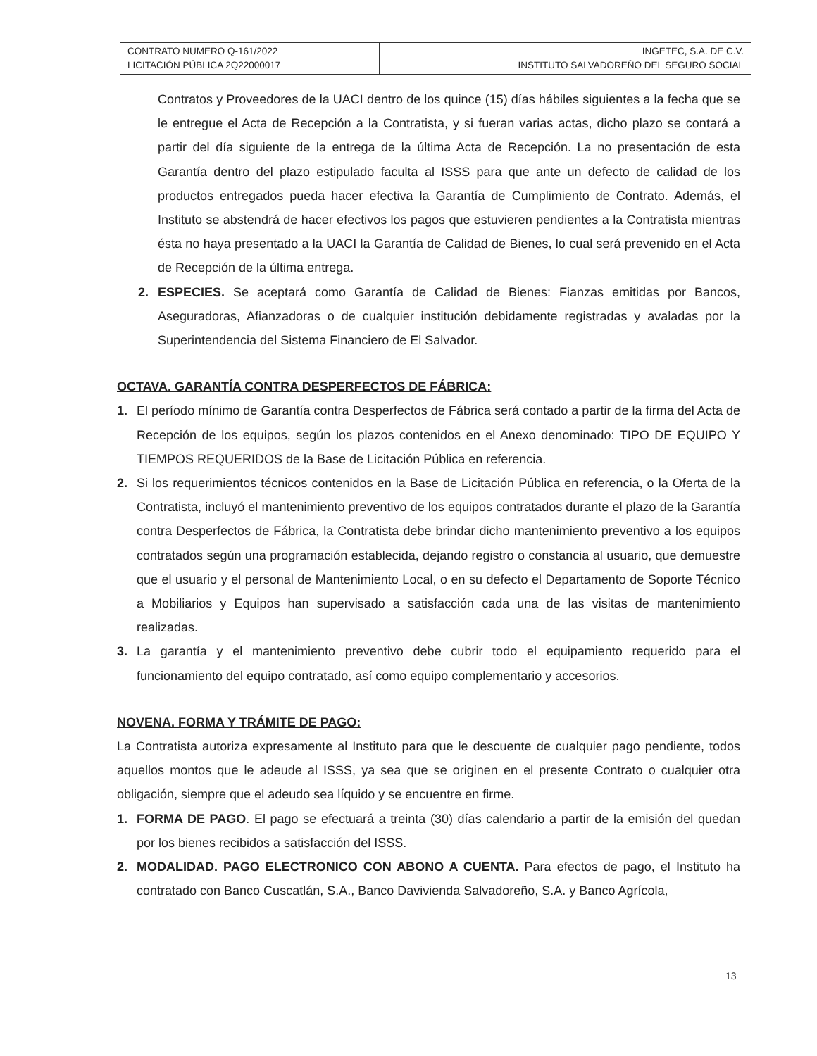| CONTRATO NUMERO Q-161/2022 LICITACIÓN PÚBLICA 2Q22000017 | INGETEC, S.A. DE C.V. INSTITUTO SALVADOREÑO DEL SEGURO SOCIAL |
Contratos y Proveedores de la UACI dentro de los quince (15) días hábiles siguientes a la fecha que se le entregue el Acta de Recepción a la Contratista, y si fueran varias actas, dicho plazo se contará a partir del día siguiente de la entrega de la última Acta de Recepción. La no presentación de esta Garantía dentro del plazo estipulado faculta al ISSS para que ante un defecto de calidad de los productos entregados pueda hacer efectiva la Garantía de Cumplimiento de Contrato. Además, el Instituto se abstendrá de hacer efectivos los pagos que estuvieren pendientes a la Contratista mientras ésta no haya presentado a la UACI la Garantía de Calidad de Bienes, lo cual será prevenido en el Acta de Recepción de la última entrega.
2. ESPECIES. Se aceptará como Garantía de Calidad de Bienes: Fianzas emitidas por Bancos, Aseguradoras, Afianzadoras o de cualquier institución debidamente registradas y avaladas por la Superintendencia del Sistema Financiero de El Salvador.
OCTAVA. GARANTÍA CONTRA DESPERFECTOS DE FÁBRICA:
1. El período mínimo de Garantía contra Desperfectos de Fábrica será contado a partir de la firma del Acta de Recepción de los equipos, según los plazos contenidos en el Anexo denominado: TIPO DE EQUIPO Y TIEMPOS REQUERIDOS de la Base de Licitación Pública en referencia.
2. Si los requerimientos técnicos contenidos en la Base de Licitación Pública en referencia, o la Oferta de la Contratista, incluyó el mantenimiento preventivo de los equipos contratados durante el plazo de la Garantía contra Desperfectos de Fábrica, la Contratista debe brindar dicho mantenimiento preventivo a los equipos contratados según una programación establecida, dejando registro o constancia al usuario, que demuestre que el usuario y el personal de Mantenimiento Local, o en su defecto el Departamento de Soporte Técnico a Mobiliarios y Equipos han supervisado a satisfacción cada una de las visitas de mantenimiento realizadas.
3. La garantía y el mantenimiento preventivo debe cubrir todo el equipamiento requerido para el funcionamiento del equipo contratado, así como equipo complementario y accesorios.
NOVENA. FORMA Y TRÁMITE DE PAGO:
La Contratista autoriza expresamente al Instituto para que le descuente de cualquier pago pendiente, todos aquellos montos que le adeude al ISSS, ya sea que se originen en el presente Contrato o cualquier otra obligación, siempre que el adeudo sea líquido y se encuentre en firme.
1. FORMA DE PAGO. El pago se efectuará a treinta (30) días calendario a partir de la emisión del quedan por los bienes recibidos a satisfacción del ISSS.
2. MODALIDAD. PAGO ELECTRONICO CON ABONO A CUENTA. Para efectos de pago, el Instituto ha contratado con Banco Cuscatlán, S.A., Banco Davivienda Salvadoreño, S.A. y Banco Agrícola,
13